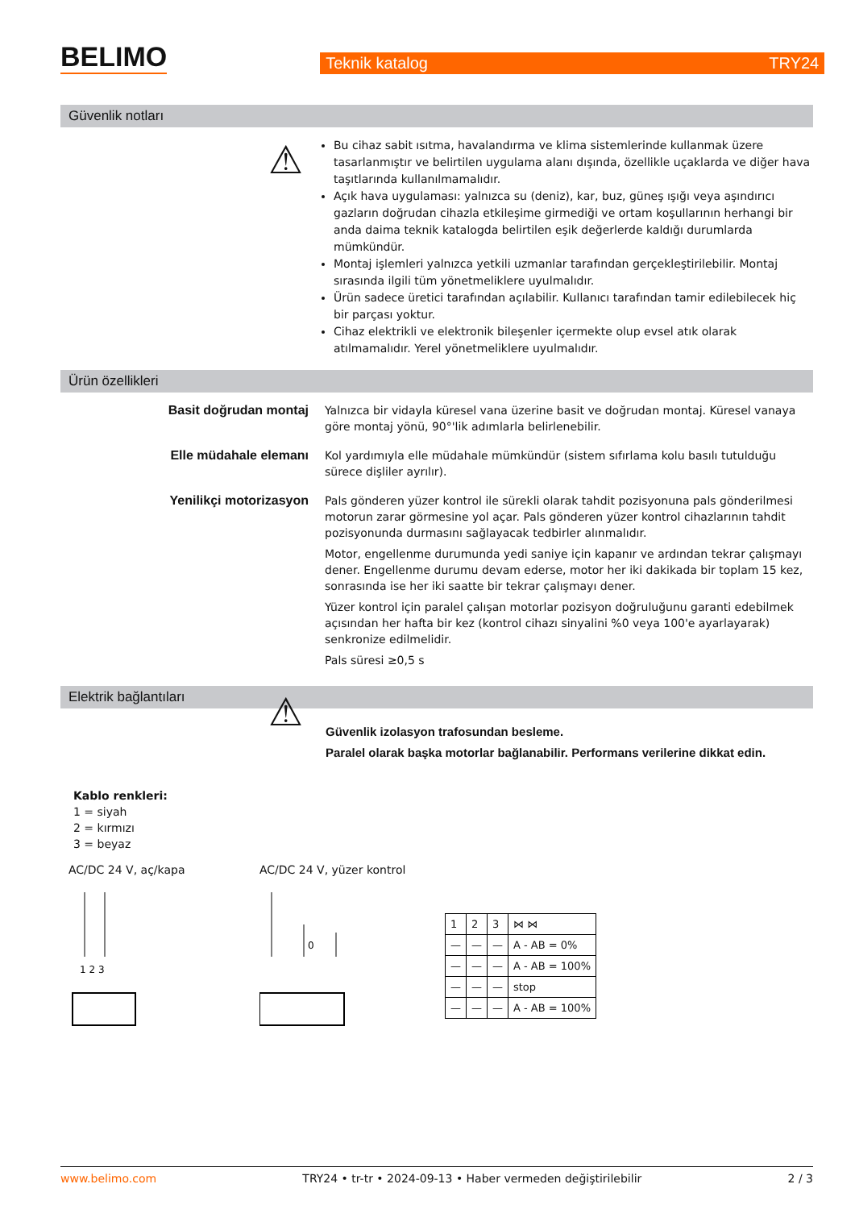BELIMO
Teknik katalog TRY24
Güvenlik notları
⚠
Bu cihaz sabit ısıtma, havalandırma ve klima sistemlerinde kullanmak üzere tasarlanmıştır ve belirtilen uygulama alanı dışında, özellikle uçaklarda ve diğer hava taşıtlarında kullanılmamalıdır.
Açık hava uygulaması: yalnızca su (deniz), kar, buz, güneş ışığı veya aşındırıcı gazların doğrudan cihazla etkileşime girmediği ve ortam koşullarının herhangi bir anda daima teknik katalogda belirtilen eşik değerlerde kaldığı durumlarda mümkündür.
Montaj işlemleri yalnızca yetkili uzmanlar tarafından gerçekleştirilebilir. Montaj sırasında ilgili tüm yönetmeliklere uyulmalıdır.
Ürün sadece üretici tarafından açılabilir. Kullanıcı tarafından tamir edilebilecek hiç bir parçası yoktur.
Cihaz elektrikli ve elektronik bileşenler içermekte olup evsel atık olarak atılmamalıdır. Yerel yönetmeliklere uyulmalıdır.
Ürün özellikleri
Basit doğrudan montaj Yalnızca bir vidayla küresel vana üzerine basit ve doğrudan montaj. Küresel vanaya göre montaj yönü, 90°'lik adımlarla belirlenebilir.
Elle müdahale elemanı Kol yardımıyla elle müdahale mümkündür (sistem sıfırlama kolu basılı tutulduğu sürece dişliler ayrılır).
Yenilikçi motorizasyon Pals gönderen yüzer kontrol ile sürekli olarak tahdit pozisyonuna pals gönderilmesi motorun zarar görmesine yol açar. Pals gönderen yüzer kontrol cihazlarının tahdit pozisyonunda durmasını sağlayacak tedbirler alınmalıdır.
Motor, engellenme durumunda yedi saniye için kapanır ve ardından tekrar çalışmayı dener. Engellenme durumu devam ederse, motor her iki dakikada bir toplam 15 kez, sonrasında ise her iki saatte bir tekrar çalışmayı dener.
Yüzer kontrol için paralel çalışan motorlar pozisyon doğruluğunu garanti edebilmek açısından her hafta bir kez (kontrol cihazı sinyalini %0 veya 100'e ayarlayarak) senkronize edilmelidir.
Pals süresi ≥0,5 s
Elektrik bağlantıları
⚠
Güvenlik izolasyon trafosundan besleme.
Paralel olarak başka motorlar bağlanabilir. Performans verilerine dikkat edin.
Kablo renkleri:
1 = siyah
2 = kırmızı
3 = beyaz
AC/DC 24 V, aç/kapa
1 2 3
AC/DC 24 V, yüzer kontrol
0
| 1 | 2 | 3 | ⋈ ⋈ |
| — | — | — | A - AB = 0% |
| — | — | — | A - AB = 100% |
| — | — | — | stop |
| — | — | — | A - AB = 100% |
www.belimo.com TRY24 • tr-tr • 2024-09-13 • Haber vermeden değiştirilebilir 2 / 3